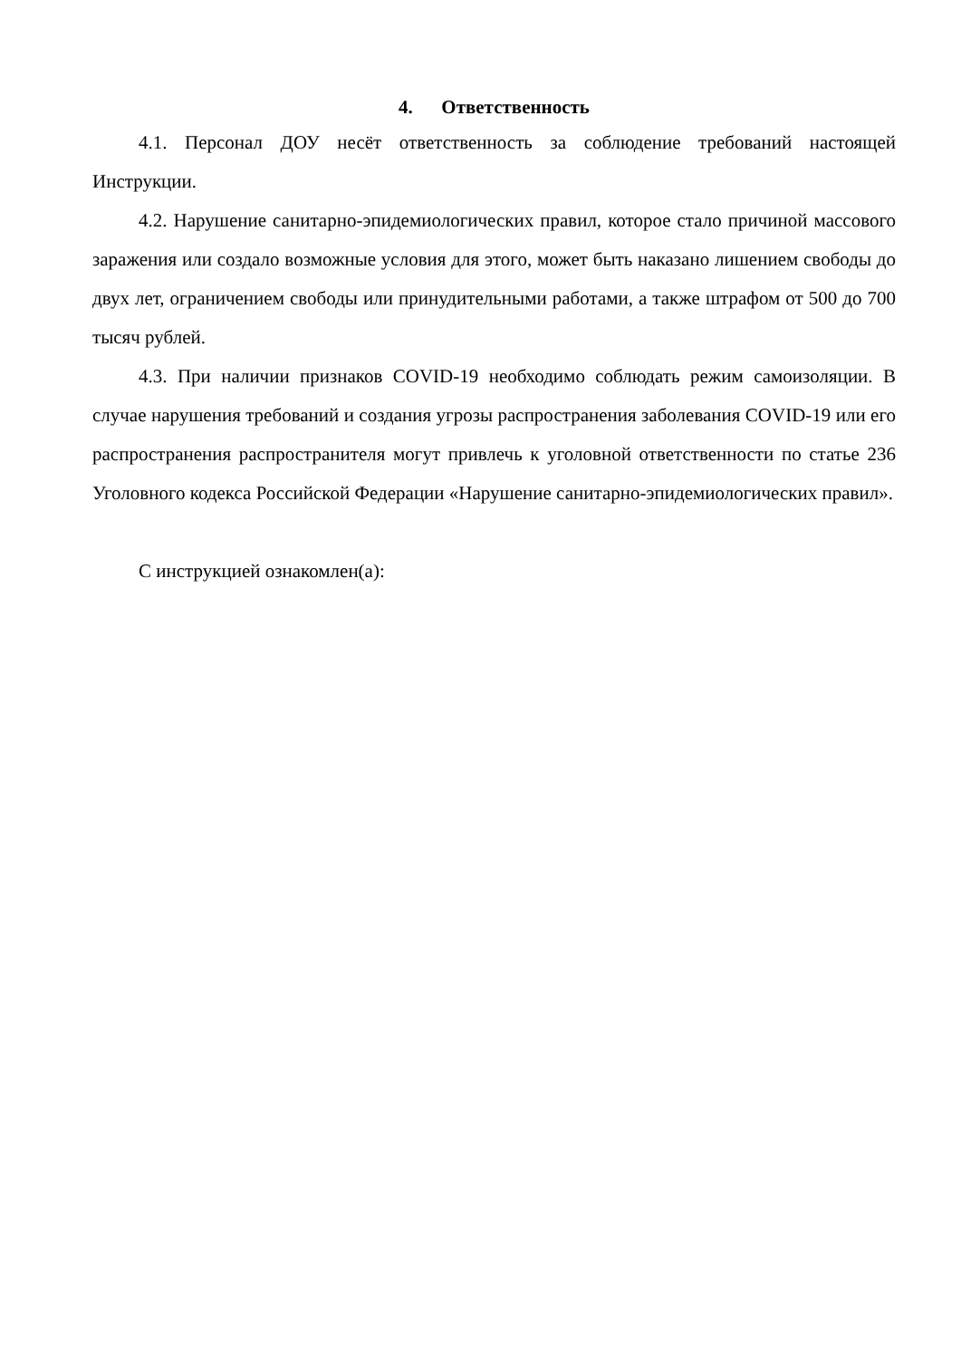4. Ответственность
4.1. Персонал ДОУ несёт ответственность за соблюдение требований настоящей Инструкции.
4.2. Нарушение санитарно-эпидемиологических правил, которое стало причиной массового заражения или создало возможные условия для этого, может быть наказано лишением свободы до двух лет, ограничением свободы или принудительными работами, а также штрафом от 500 до 700 тысяч рублей.
4.3. При наличии признаков COVID-19 необходимо соблюдать режим самоизоляции. В случае нарушения требований и создания угрозы распространения заболевания COVID-19 или его распространения распространителя могут привлечь к уголовной ответственности по статье 236 Уголовного кодекса Российской Федерации «Нарушение санитарно-эпидемиологических правил».
С инструкцией ознакомлен(а):